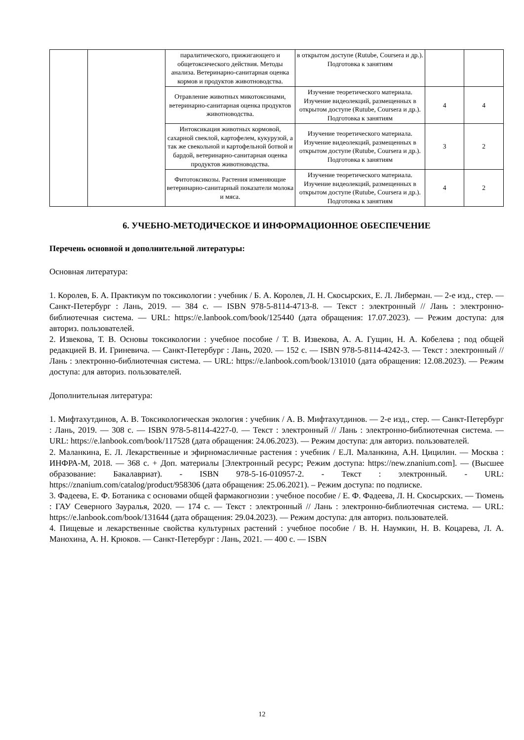| | | паралитического, прижигающего и общетоксического действия. Методы анализа. Ветеринарно-санитарная оценка кормов и продуктов животноводства. | в открытом доступе (Rutube, Coursera и др.). Подготовка к занятиям | | |
| | | Отравление животных микотоксинами, ветеринарно-санитарная оценка продуктов животноводства. | Изучение теоретического материала. Изучение видеолекций, размещенных в открытом доступе (Rutube, Coursera и др.). Подготовка к занятиям | 4 | 4 |
| | | Интоксикация животных кормовой, сахарной свеклой, картофелем, кукурузой, а так же свекольной и картофельной ботвой и бардой, ветеринарно-санитарная оценка продуктов животноводства. | Изучение теоретического материала. Изучение видеолекций, размещенных в открытом доступе (Rutube, Coursera и др.). Подготовка к занятиям | 3 | 2 |
| | | Фитотоксикозы. Растения изменяющие ветеринарно-санитарный показатели молока и мяса. | Изучение теоретического материала. Изучение видеолекций, размещенных в открытом доступе (Rutube, Coursera и др.). Подготовка к занятиям | 4 | 2 |
6. УЧЕБНО-МЕТОДИЧЕСКОЕ И ИНФОРМАЦИОННОЕ ОБЕСПЕЧЕНИЕ
Перечень основной и дополнительной литературы:
Основная литература:
1. Королев, Б. А. Практикум по токсикологии : учебник / Б. А. Королев, Л. Н. Скосырских, Е. Л. Либерман. — 2-е изд., стер. — Санкт-Петербург : Лань, 2019. — 384 с. — ISBN 978-5-8114-4713-8. — Текст : электронный // Лань : электронно-библиотечная система. — URL: https://e.lanbook.com/book/125440 (дата обращения: 17.07.2023). — Режим доступа: для авториз. пользователей.
2. Извекова, Т. В. Основы токсикологии : учебное пособие / Т. В. Извекова, А. А. Гущин, Н. А. Кобелева ; под общей редакцией В. И. Гриневича. — Санкт-Петербург : Лань, 2020. — 152 с. — ISBN 978-5-8114-4242-3. — Текст : электронный // Лань : электронно-библиотечная система. — URL: https://e.lanbook.com/book/131010 (дата обращения: 12.08.2023). — Режим доступа: для авториз. пользователей.
Дополнительная литература:
1. Мифтахутдинов, А. В. Токсикологическая экология : учебник / А. В. Мифтахутдинов. — 2-е изд., стер. — Санкт-Петербург : Лань, 2019. — 308 с. — ISBN 978-5-8114-4227-0. — Текст : электронный // Лань : электронно-библиотечная система. — URL: https://e.lanbook.com/book/117528 (дата обращения: 24.06.2023). — Режим доступа: для авториз. пользователей.
2. Маланкина, Е. Л. Лекарственные и эфирномасличные растения : учебник / Е.Л. Маланкина, А.Н. Цицилин. — Москва : ИНФРА-М, 2018. — 368 с. + Доп. материалы [Электронный ресурс; Режим доступа: https://new.znanium.com]. — (Высшее образование: Бакалавриат). - ISBN 978-5-16-010957-2. - Текст : электронный. - URL: https://znanium.com/catalog/product/958306 (дата обращения: 25.06.2021). – Режим доступа: по подписке.
3. Фадеева, Е. Ф. Ботаника с основами общей фармакогнозии : учебное пособие / Е. Ф. Фадеева, Л. Н. Скосырских. — Тюмень : ГАУ Северного Зауралья, 2020. — 174 с. — Текст : электронный // Лань : электронно-библиотечная система. — URL: https://e.lanbook.com/book/131644 (дата обращения: 29.04.2023). — Режим доступа: для авториз. пользователей.
4. Пищевые и лекарственные свойства культурных растений : учебное пособие / В. Н. Наумкин, Н. В. Коцарева, Л. А. Манохина, А. Н. Крюков. — Санкт-Петербург : Лань, 2021. — 400 с. — ISBN
12